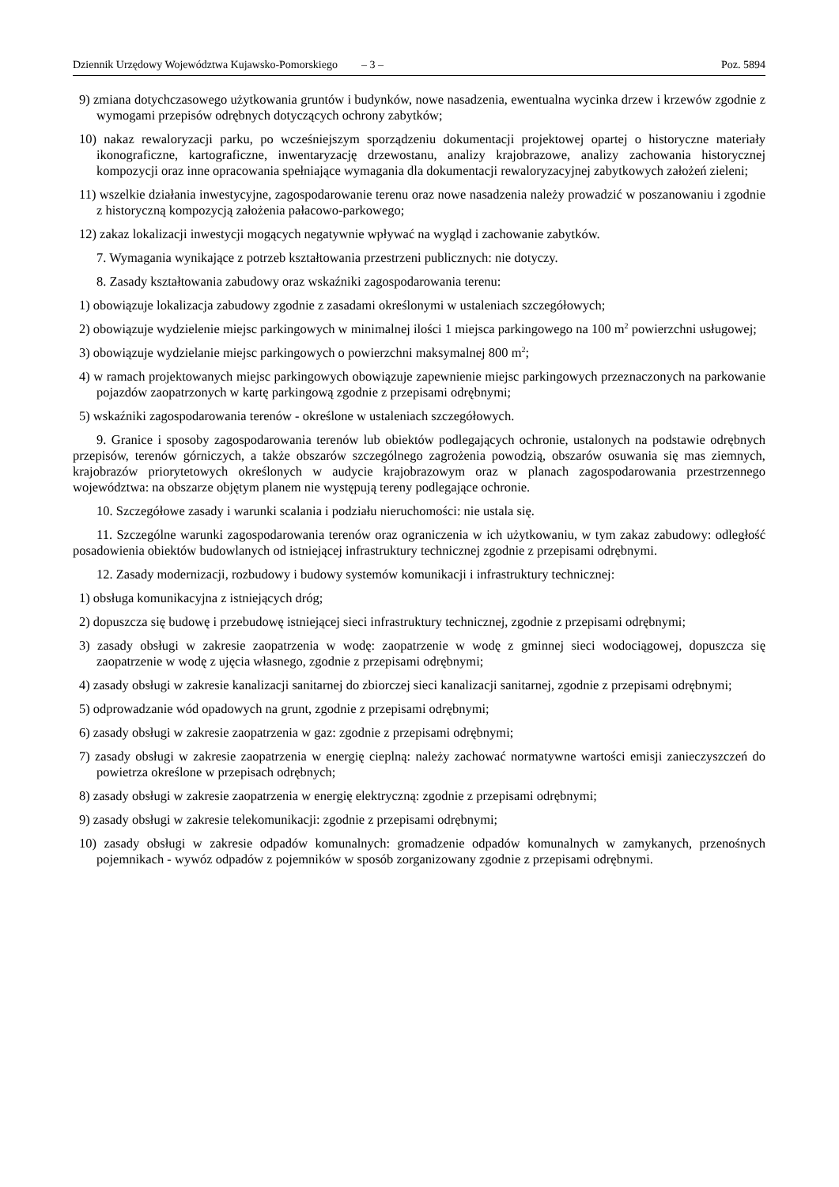Dziennik Urzędowy Województwa Kujawsko-Pomorskiego – 3 – Poz. 5894
9) zmiana dotychczasowego użytkowania gruntów i budynków, nowe nasadzenia, ewentualna wycinka drzew i krzewów zgodnie z wymogami przepisów odrębnych dotyczących ochrony zabytków;
10) nakaz rewaloryzacji parku, po wcześniejszym sporządzeniu dokumentacji projektowej opartej o historyczne materiały ikonograficzne, kartograficzne, inwentaryzację drzewostanu, analizy krajobrazowe, analizy zachowania historycznej kompozycji oraz inne opracowania spełniające wymagania dla dokumentacji rewaloryzacyjnej zabytkowych założeń zieleni;
11) wszelkie działania inwestycyjne, zagospodarowanie terenu oraz nowe nasadzenia należy prowadzić w poszanowaniu i zgodnie z historyczną kompozycją założenia pałacowo-parkowego;
12) zakaz lokalizacji inwestycji mogących negatywnie wpływać na wygląd i zachowanie zabytków.
7. Wymagania wynikające z potrzeb kształtowania przestrzeni publicznych: nie dotyczy.
8. Zasady kształtowania zabudowy oraz wskaźniki zagospodarowania terenu:
1) obowiązuje lokalizacja zabudowy zgodnie z zasadami określonymi w ustaleniach szczegółowych;
2) obowiązuje wydzielenie miejsc parkingowych w minimalnej ilości 1 miejsca parkingowego na 100 m<sup>2</sup> powierzchni usługowej;
3) obowiązuje wydzielanie miejsc parkingowych o powierzchni maksymalnej 800 m<sup>2</sup>;
4) w ramach projektowanych miejsc parkingowych obowiązuje zapewnienie miejsc parkingowych przeznaczonych na parkowanie pojazdów zaopatrzonych w kartę parkingową zgodnie z przepisami odrębnymi;
5) wskaźniki zagospodarowania terenów - określone w ustaleniach szczegółowych.
9. Granice i sposoby zagospodarowania terenów lub obiektów podlegających ochronie, ustalonych na podstawie odrębnych przepisów, terenów górniczych, a także obszarów szczególnego zagrożenia powodzią, obszarów osuwania się mas ziemnych, krajobrazów priorytetowych określonych w audycie krajobrazowym oraz w planach zagospodarowania przestrzennego województwa: na obszarze objętym planem nie występują tereny podlegające ochronie.
10. Szczegółowe zasady i warunki scalania i podziału nieruchomości: nie ustala się.
11. Szczególne warunki zagospodarowania terenów oraz ograniczenia w ich użytkowaniu, w tym zakaz zabudowy: odległość posadowienia obiektów budowlanych od istniejącej infrastruktury technicznej zgodnie z przepisami odrębnymi.
12. Zasady modernizacji, rozbudowy i budowy systemów komunikacji i infrastruktury technicznej:
1) obsługa komunikacyjna z istniejących dróg;
2) dopuszcza się budowę i przebudowę istniejącej sieci infrastruktury technicznej, zgodnie z przepisami odrębnymi;
3) zasady obsługi w zakresie zaopatrzenia w wodę: zaopatrzenie w wodę z gminnej sieci wodociągowej, dopuszcza się zaopatrzenie w wodę z ujęcia własnego, zgodnie z przepisami odrębnymi;
4) zasady obsługi w zakresie kanalizacji sanitarnej do zbiorczej sieci kanalizacji sanitarnej, zgodnie z przepisami odrębnymi;
5) odprowadzanie wód opadowych na grunt, zgodnie z przepisami odrębnymi;
6) zasady obsługi w zakresie zaopatrzenia w gaz: zgodnie z przepisami odrębnymi;
7) zasady obsługi w zakresie zaopatrzenia w energię cieplną: należy zachować normatywne wartości emisji zanieczyszczeń do powietrza określone w przepisach odrębnych;
8) zasady obsługi w zakresie zaopatrzenia w energię elektryczną: zgodnie z przepisami odrębnymi;
9) zasady obsługi w zakresie telekomunikacji: zgodnie z przepisami odrębnymi;
10) zasady obsługi w zakresie odpadów komunalnych: gromadzenie odpadów komunalnych w zamykanych, przenośnych pojemnikach - wywóz odpadów z pojemników w sposób zorganizowany zgodnie z przepisami odrębnymi.